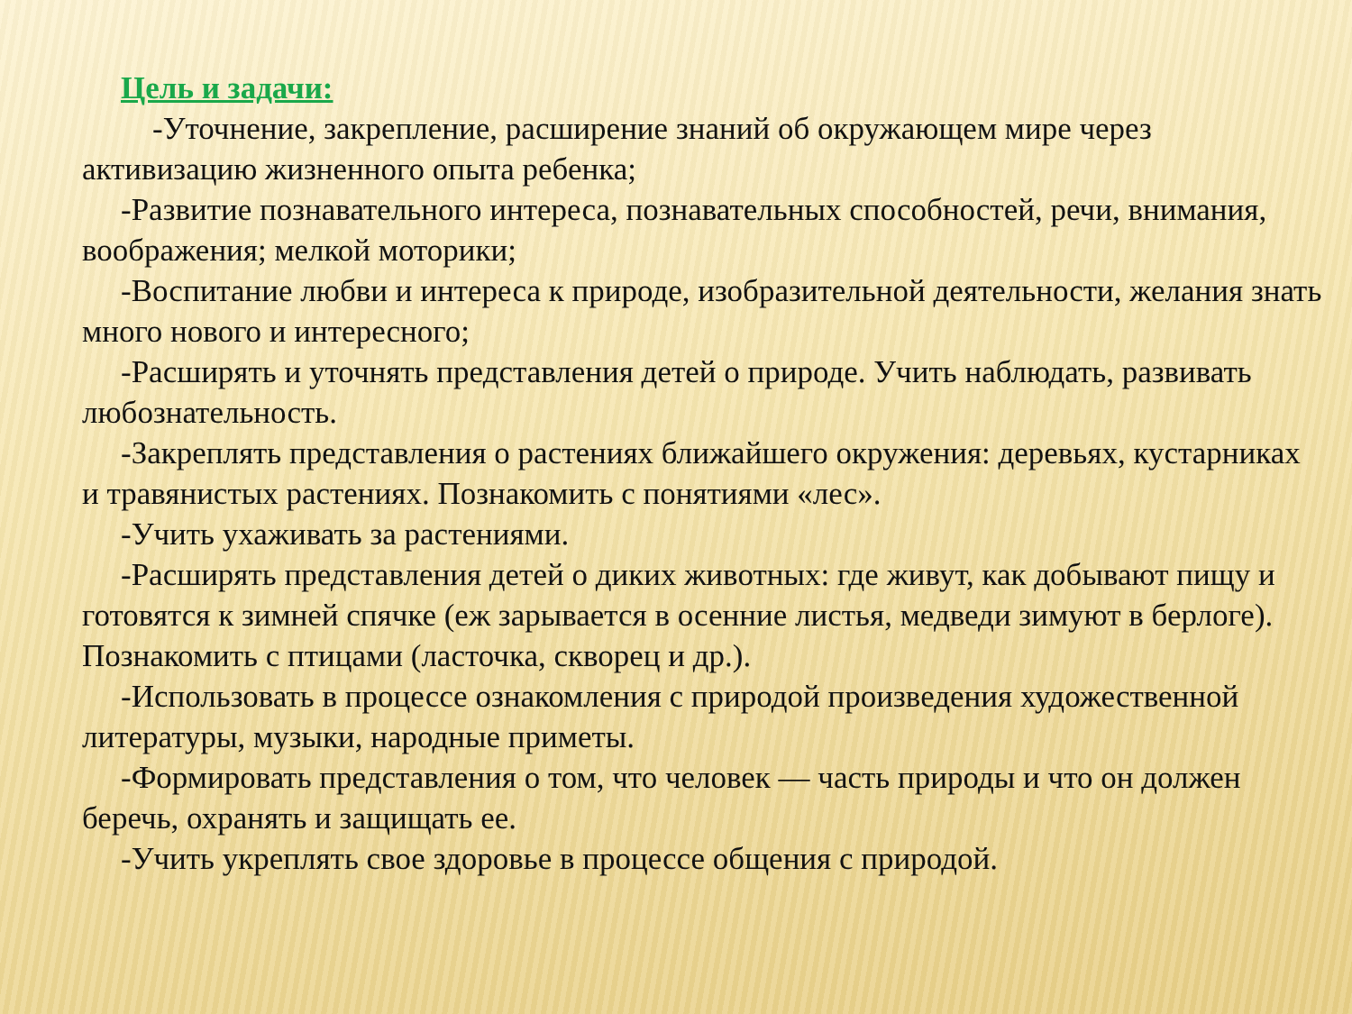Цель и задачи:
-Уточнение, закрепление, расширение знаний об окружающем мире через активизацию жизненного опыта ребенка;
-Развитие познавательного интереса, познавательных способностей, речи, внимания, воображения; мелкой моторики;
-Воспитание любви и интереса к природе, изобразительной деятельности, желания знать много нового и интересного;
-Расширять и уточнять представления детей о природе. Учить наблюдать, развивать любознательность.
-Закреплять представления о растениях ближайшего окружения: деревьях, кустарниках и травянистых растениях. Познакомить с понятиями «лес».
-Учить ухаживать за растениями.
-Расширять представления детей о диких животных: где живут, как добывают пищу и готовятся к зимней спячке (еж зарывается в осенние листья, медведи зимуют в берлоге). Познакомить с птицами (ласточка, скворец и др.).
-Использовать в процессе ознакомления с природой произведения художественной литературы, музыки, народные приметы.
-Формировать представления о том, что человек — часть природы и что он должен беречь, охранять и защищать ее.
-Учить укреплять свое здоровье в процессе общения с природой.